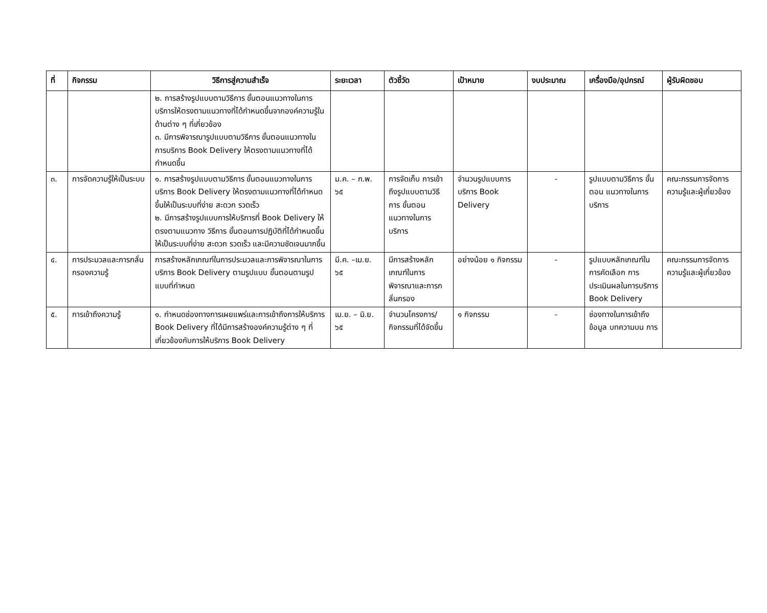| ที่ | กิจกรรม | วิธีการสู่ความสำเร็จ | ระยะเวลา | ตัวชี้วัด | เป้าหมาย | งบประมาณ | เครื่องมือ/อุปกรณ์ | ผู้รับผิดชอบ |
| --- | --- | --- | --- | --- | --- | --- | --- | --- |
| | | ๒. การสร้างรูปแบบตามวิธีการ ขั้นตอนแนวทางในการบริการให้ตรงตามแนวทางที่ได้กำหนดขึ้นจากองค์ความรู้ในด้านต่าง ๆ ที่เกี่ยวข้อง ๓. มีการพิจารณารูปแบบตามวิธีการ ขั้นตอนแนวทางในการบริการ Book Delivery ให้ตรงตามแนวทางที่ได้กำหนดขึ้น | | | | | | |
| ๓. | การจัดความรู้ให้เป็นระบบ | ๑. การสร้างรูปแบบตามวิธีการ ขั้นตอนแนวทางในการบริการ Book Delivery ให้ตรงตามแนวทางที่ได้กำหนดขึ้นให้เป็นระบบที่ง่าย สะดวก รวดเร็ว ๒. มีการสร้างรูปแบบการให้บริการที่ Book Delivery ให้ตรงตามแนวทาง วิธีการ ขั้นตอนการปฏิบัติที่ได้กำหนดขึ้น ให้เป็นระบบที่ง่าย สะดวก รวดเร็ว และมีความชัดเจนมากขึ้น | ม.ค. – ก.พ. ๖๕ | การจัดเก็บ การเข้าถึงรูปแบบตามวิธีการ ขั้นตอน แนวทางในการบริการ | จำนวนรูปแบบการบริการ Book Delivery | - | รูปแบบตามวิธีการ ขั้นตอน แนวทางในการบริการ | คณะกรรมการจัดการความรู้และผู้เกี่ยวข้อง |
| ๔. | การประมวลและการกลั่นกรองความรู้ | การสร้างหลักเกณฑ์ในการประมวลและการพิจารณาในการบริการ Book Delivery ตามรูปแบบ ขั้นตอนตามรูปแบบที่กำหนด | มี.ค. –เม.ย. ๖๕ | มีการสร้างหลักเกณฑ์ในการพิจารณาและการกลั่นกรอง | อย่างน้อย ๑ กิจกรรม | - | รูปแบบหลักเกณฑ์ในการคัดเลือก การประเมินผลในการบริการ Book Delivery | คณะกรรมการจัดการความรู้และผู้เกี่ยวข้อง |
| ๕. | การเข้าถึงความรู้ | ๑. กำหนดช่องทางการเผยแพร่และการเข้าถึงการให้บริการ Book Delivery ที่ได้มีการสร้างองค์ความรู้ต่าง ๆ ที่เกี่ยวข้องกับการให้บริการ Book Delivery | เม.ย. – มิ.ย. ๖๕ | จำนวนโครงการ/กิจกรรมที่ได้จัดขึ้น | ๑ กิจกรรม | - | ช่องทางในการเข้าถึงข้อมูล บทความบน การ | |